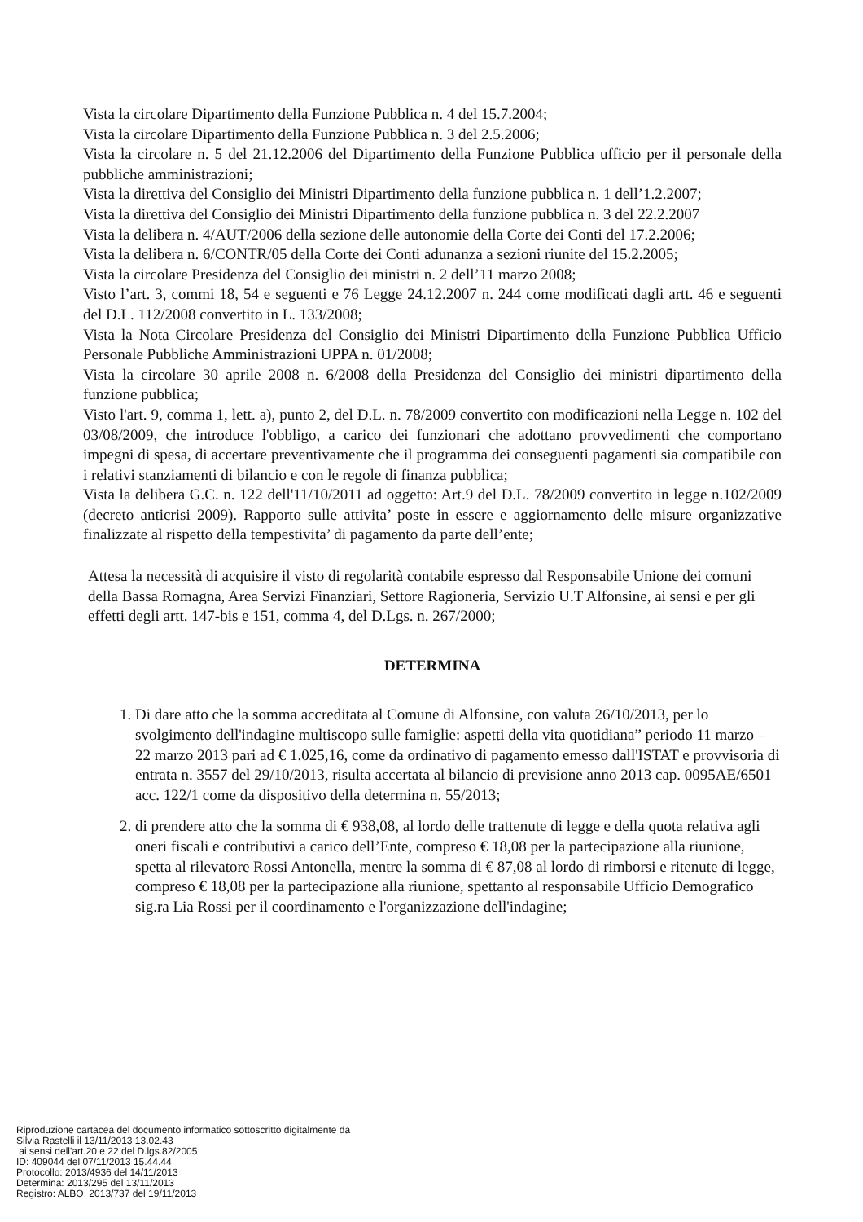Vista la circolare Dipartimento della Funzione Pubblica n. 4 del 15.7.2004;
Vista la circolare Dipartimento della Funzione Pubblica n. 3 del 2.5.2006;
Vista la circolare n. 5 del 21.12.2006 del Dipartimento della Funzione Pubblica ufficio per il personale della pubbliche amministrazioni;
Vista la direttiva del Consiglio dei Ministri Dipartimento della funzione pubblica n. 1 dell’1.2.2007;
Vista la direttiva del Consiglio dei Ministri Dipartimento della funzione pubblica n. 3 del 22.2.2007
Vista la delibera n. 4/AUT/2006 della sezione delle autonomie della Corte dei Conti del 17.2.2006;
Vista la delibera n. 6/CONTR/05 della Corte dei Conti adunanza a sezioni riunite del 15.2.2005;
Vista la circolare Presidenza del Consiglio dei ministri n. 2 dell’11 marzo 2008;
Visto l’art. 3, commi 18, 54 e seguenti e 76 Legge 24.12.2007 n. 244 come modificati dagli artt. 46 e seguenti del D.L. 112/2008 convertito in L. 133/2008;
Vista la Nota Circolare Presidenza del Consiglio dei Ministri Dipartimento della Funzione Pubblica Ufficio Personale Pubbliche Amministrazioni UPPA n. 01/2008;
Vista la circolare 30 aprile 2008 n. 6/2008 della Presidenza del Consiglio dei ministri dipartimento della funzione pubblica;
Visto l'art. 9, comma 1, lett. a), punto 2, del D.L. n. 78/2009 convertito con modificazioni nella Legge n. 102 del 03/08/2009, che introduce l'obbligo, a carico dei funzionari che adottano provvedimenti che comportano impegni di spesa, di accertare preventivamente che il programma dei conseguenti pagamenti sia compatibile con i relativi stanziamenti di bilancio e con le regole di finanza pubblica;
Vista la delibera G.C. n. 122 dell'11/10/2011 ad oggetto: Art.9 del D.L. 78/2009 convertito in legge n.102/2009 (decreto anticrisi 2009). Rapporto sulle attivita’ poste in essere e aggiornamento delle misure organizzative finalizzate al rispetto della tempestivita’ di pagamento da parte dell’ente;
Attesa la necessità di acquisire il visto di regolarità contabile espresso dal Responsabile Unione dei comuni della Bassa Romagna, Area Servizi Finanziari, Settore Ragioneria, Servizio U.T Alfonsine, ai sensi e per gli effetti degli artt. 147-bis e 151, comma 4, del D.Lgs. n. 267/2000;
DETERMINA
1. Di dare atto che la somma accreditata al Comune di Alfonsine, con valuta 26/10/2013, per lo svolgimento dell'indagine multiscopo sulle famiglie: aspetti della vita quotidiana” periodo 11 marzo – 22 marzo 2013 pari ad € 1.025,16, come da ordinativo di pagamento emesso dall'ISTAT e provvisoria di entrata n. 3557 del 29/10/2013, risulta accertata al bilancio di previsione anno 2013 cap. 0095AE/6501 acc. 122/1 come da dispositivo della determina n. 55/2013;
2. di prendere atto che la somma di € 938,08, al lordo delle trattenute di legge e della quota relativa agli oneri fiscali e contributivi a carico dell’Ente, compreso € 18,08 per la partecipazione alla riunione, spetta al rilevatore Rossi Antonella, mentre la somma di € 87,08 al lordo di rimborsi e ritenute di legge, compreso € 18,08 per la partecipazione alla riunione, spettanto al responsabile Ufficio Demografico sig.ra Lia Rossi per il coordinamento e l'organizzazione dell'indagine;
Riproduzione cartacea del documento informatico sottoscritto digitalmente da
Silvia Rastelli il 13/11/2013 13.02.43
ai sensi dell'art.20 e 22 del D.lgs.82/2005
ID: 409044 del 07/11/2013 15.44.44
Protocollo: 2013/4936 del 14/11/2013
Determina: 2013/295 del 13/11/2013
Registro: ALBO, 2013/737 del 19/11/2013